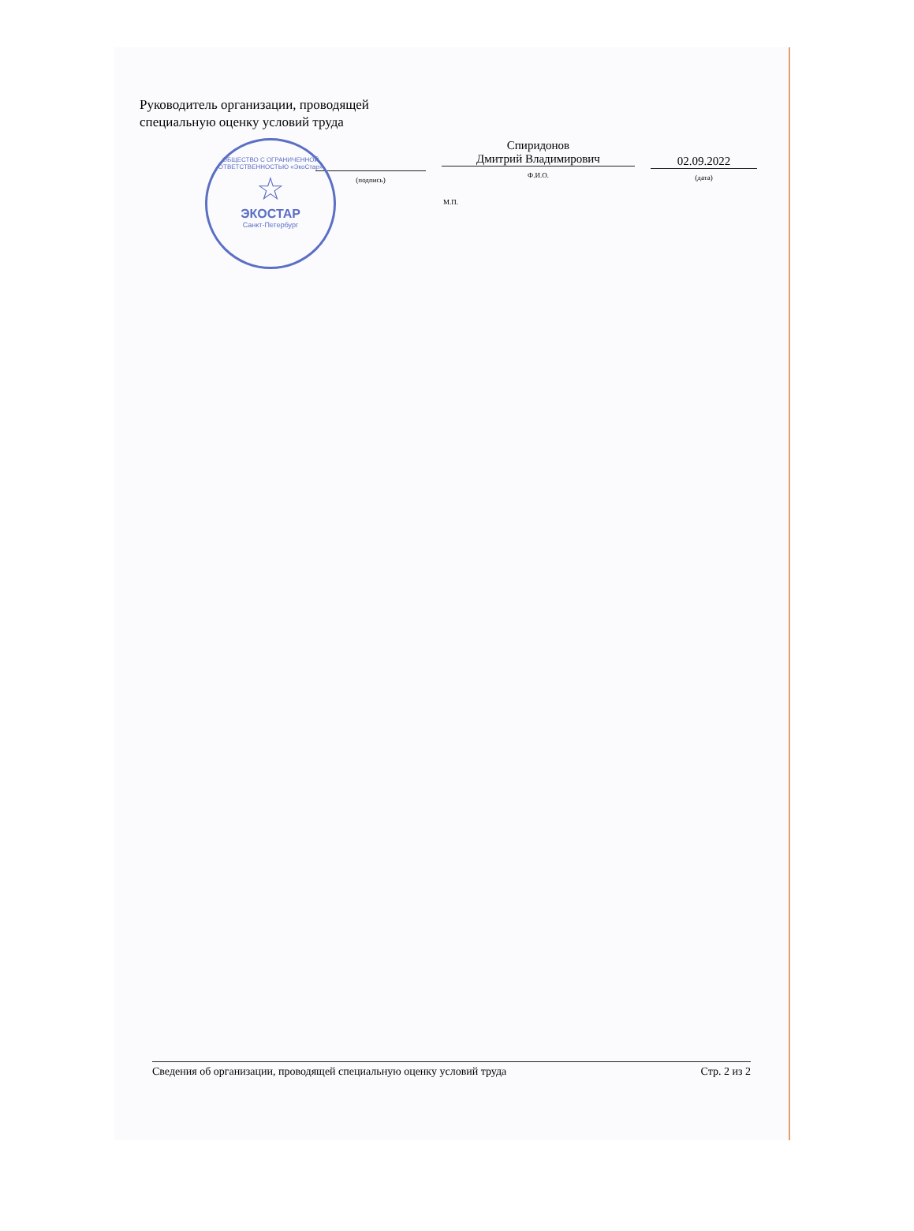Руководитель организации, проводящей
специальную оценку условий труда
(подпись)
Спиридонов
Дмитрий Владимирович
Ф.И.О.
02.09.2022
(дата)
М.П.
ОБЩЕСТВО С ОГРАНИЧЕННОЙ ОТВЕТСТВЕННОСТЬЮ «ЭкоСтар»
☆
ЭКОСТАР
Санкт-Петербург
Сведения об организации, проводящей специальную оценку условий труда Стр. 2 из 2